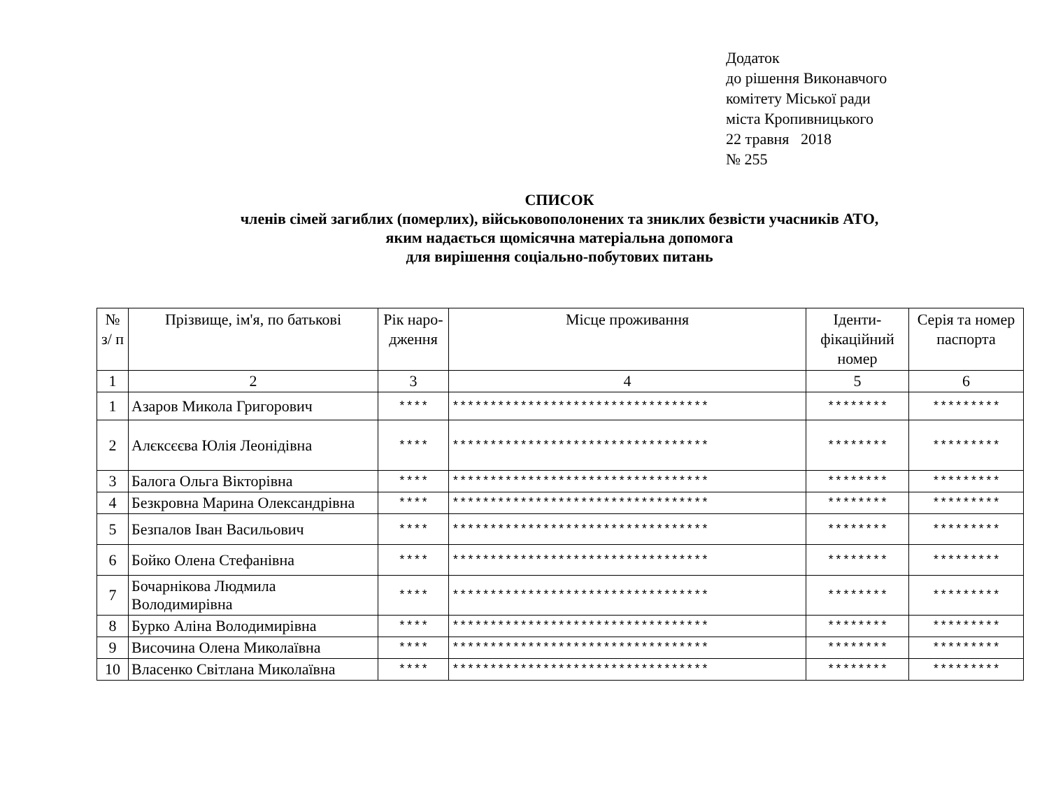Додаток
до рішення Виконавчого
комітету Міської ради
міста Кропивницького
22 травня 2018
№ 255
СПИСОК
членів сімей загиблих (померлих), військовополонених та зниклих безвісти учасників АТО,
яким надається щомісячна матеріальна допомога
для вирішення соціально-побутових питань
| № з/ п | Прізвище, ім'я, по батькові | Рік наро-дження | Місце проживання | Іденти-фікаційний номер | Серія та номер паспорта |
| --- | --- | --- | --- | --- | --- |
| 1 | 2 | 3 | 4 | 5 | 6 |
| 1 | Азаров Микола Григорович | **** | ********************************** | ******** | ********* |
| 2 | Алєксєєва Юлія Леонідівна | **** | ********************************** | ******** | ********* |
| 3 | Балога Ольга Вікторівна | **** | ********************************** | ******** | ********* |
| 4 | Безкровна Марина Олександрівна | **** | ********************************** | ******** | ********* |
| 5 | Безпалов Іван Васильович | **** | ********************************** | ******** | ********* |
| 6 | Бойко Олена Стефанівна | **** | ********************************** | ******** | ********* |
| 7 | Бочарнікова Людмила Володимирівна | **** | ********************************** | ******** | ********* |
| 8 | Бурко Аліна Володимирівна | **** | ********************************** | ******** | ********* |
| 9 | Височина Олена Миколаївна | **** | ********************************** | ******** | ********* |
| 10 | Власенко Світлана Миколаївна | **** | ********************************** | ******** | ********* |